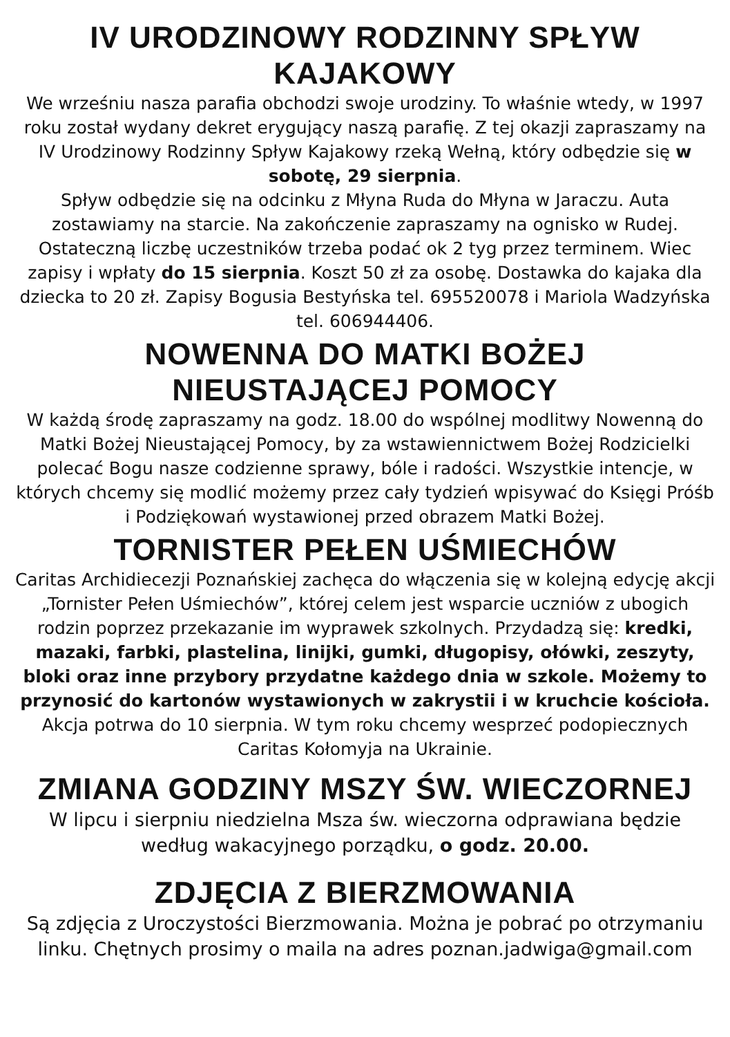IV URODZINOWY RODZINNY SPŁYW KAJAKOWY
We wrześniu nasza parafia obchodzi swoje urodziny. To właśnie wtedy, w 1997 roku został wydany dekret erygujący naszą parafię. Z tej okazji zapraszamy na IV Urodzinowy Rodzinny Spływ Kajakowy rzeką Wełną, który odbędzie się w sobotę, 29 sierpnia.
Spływ odbędzie się na odcinku z Młyna Ruda do Młyna w Jaraczu. Auta zostawiamy na starcie. Na zakończenie zapraszamy na ognisko w Rudej. Ostateczną liczbę uczestników trzeba podać ok 2 tyg przez terminem. Wiec zapisy i wpłaty do 15 sierpnia. Koszt 50 zł za osobę. Dostawka do kajaka dla dziecka to 20 zł. Zapisy Bogusia Bestyńska tel. 695520078 i Mariola Wadzyńska tel. 606944406.
NOWENNA DO MATKI BOŻEJ
NIEUSTAJĄCEJ POMOCY
W każdą środę zapraszamy na godz. 18.00 do wspólnej modlitwy Nowenną do Matki Bożej Nieustającej Pomocy, by za wstawiennictwem Bożej Rodzicielki polecać Bogu nasze codzienne sprawy, bóle i radości. Wszystkie intencje, w których chcemy się modlić możemy przez cały tydzień wpisywać do Księgi Próśb i Podziękowań wystawionej przed obrazem Matki Bożej.
TORNISTER PEŁEN UŚMIECHÓW
Caritas Archidiecezji Poznańskiej zachęca do włączenia się w kolejną edycję akcji „Tornister Pełen Uśmiechów”, której celem jest wsparcie uczniów z ubogich rodzin poprzez przekazanie im wyprawek szkolnych. Przydadzą się: kredki, mazaki, farbki, plastelina, linijki, gumki, długopisy, ołówki, zeszyty, bloki oraz inne przybory przydatne każdego dnia w szkole. Możemy to przynosić do kartonów wystawionych w zakrystii i w kruchcie kościoła. Akcja potrwa do 10 sierpnia. W tym roku chcemy wesprzeć podopiecznych Caritas Kołomyja na Ukrainie.
ZMIANA GODZINY MSZY ŚW. WIECZORNEJ
W lipcu i sierpniu niedzielna Msza św. wieczorna odprawiana będzie według wakacyjnego porządku, o godz. 20.00.
ZDJĘCIA Z BIERZMOWANIA
Są zdjęcia z Uroczystości Bierzmowania. Można je pobrać po otrzymaniu linku. Chętnych prosimy o maila na adres poznan.jadwiga@gmail.com